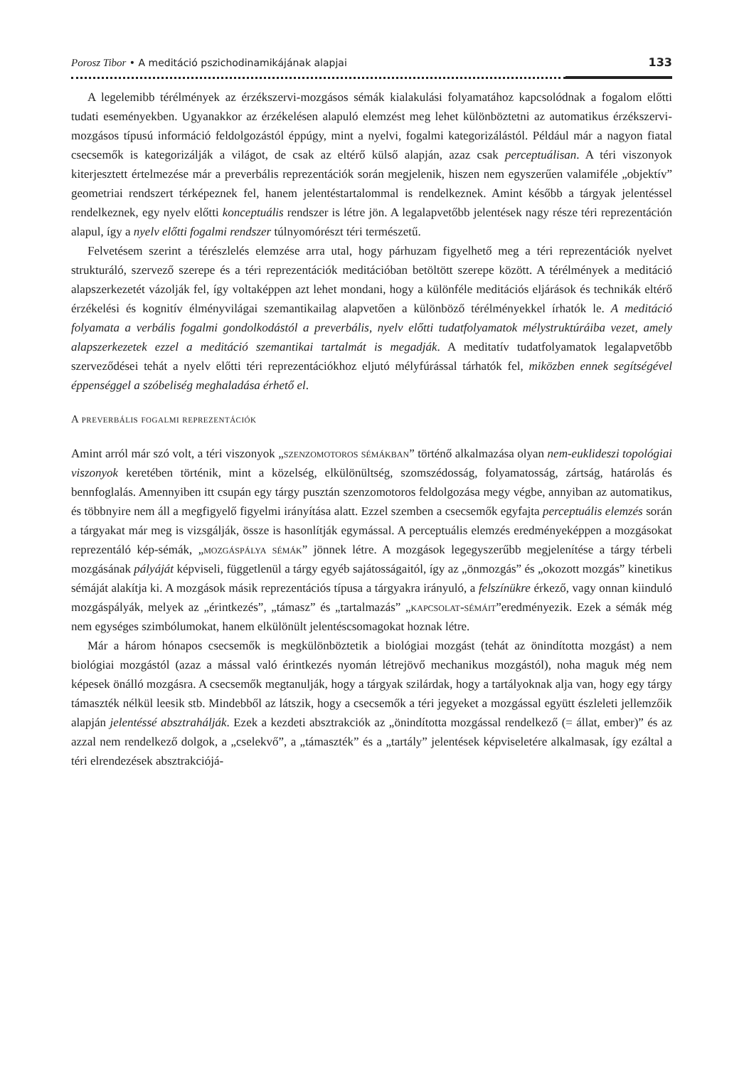Porosz Tibor • A meditáció pszichodinamikájának alapjai 133
A legelemibb térélmények az érzékszervi-mozgásos sémák kialakulási folyamatához kapcsolódnak a fogalom előtti tudati eseményekben. Ugyanakkor az érzékelésen alapuló elemzést meg lehet különböztetni az automatikus érzékszervi-mozgásos típusú információ feldolgozástól éppúgy, mint a nyelvi, fogalmi kategorizálástól. Például már a nagyon fiatal csecsemők is kategorizálják a világot, de csak az eltérő külső alapján, azaz csak perceptuálisan. A téri viszonyok kiterjesztett értelmezése már a preverbális reprezentációk során megjelenik, hiszen nem egyszerűen valamiféle „objektív” geometriai rendszert térképeznek fel, hanem jelentéstartalommal is rendelkeznek. Amint később a tárgyak jelentéssel rendelkeznek, egy nyelv előtti konceptuális rendszer is létre jön. A legalapvetőbb jelentések nagy része téri reprezentáción alapul, így a nyelv előtti fogalmi rendszer túlnyomórészt téri természetű.
Felvetésem szerint a térészlelés elemzése arra utal, hogy párhuzam figyelhető meg a téri reprezentációk nyelvet strukturáló, szervező szerepe és a téri reprezentációk meditációban betöltött szerepe között. A térélmények a meditáció alapszerkezetét vázolják fel, így voltaképpen azt lehet mondani, hogy a különféle meditációs eljárások és technikák eltérő érzékelési és kognitív élményvilágai szemantikailag alapvetően a különböző térélményekkel írhatók le. A meditáció folyamata a verbális fogalmi gondolkodástól a preverbális, nyelv előtti tudatfolyamatok mélystruktúráiba vezet, amely alapszerkezetek ezzel a meditáció szemantikai tartalmát is megadják. A meditatív tudatfolyamatok legalapvetőbb szerveződései tehát a nyelv előtti téri reprezentációkhoz eljutó mélyfúrással tárhatók fel, miközben ennek segítségével éppenséggel a szóbeliség meghaladása érhető el.
A preverbális fogalmi reprezentációk
Amint arról már szó volt, a téri viszonyok „szenzomotoros sémákban” történő alkalmazása olyan nem-euklideszi topológiai viszonyok keretében történik, mint a közelség, elkülönültség, szomszédosság, folyamatosság, zártság, határolás és bennfoglalás. Amennyiben itt csupán egy tárgy pusztán szenzomotoros feldolgozása megy végbe, annyiban az automatikus, és többnyire nem áll a megfigyelő figyelmi irányítása alatt. Ezzel szemben a csecsemők egyfajta perceptuális elemzés során a tárgyakat már meg is vizsgálják, össze is hasonlítják egymással. A perceptuális elemzés eredményeképpen a mozgásokat reprezentáló kép-sémák, „mozgáspálya sémák” jönnek létre. A mozgások legegyszerűbb megjelenítése a tárgy térbeli mozgásának pályáját képviseli, függetlenül a tárgy egyéb sajátosságaitól, így az „önmozgás” és „okozott mozgás” kinetikus sémáját alakítja ki. A mozgások másik reprezentációs típusa a tárgyakra irányuló, a felszínükre érkező, vagy onnan kiinduló mozgáspályák, melyek az „érintkezés”, „támasz” és „tartalmazás” „kapcsolat-sémáit”eredményezik. Ezek a sémák még nem egységes szimbólumokat, hanem elkülönült jelentéscsomagokat hoznak létre.
Már a három hónapos csecsemők is megkülönböztetik a biológiai mozgást (tehát az önindította mozgást) a nem biológiai mozgástól (azaz a mással való érintkezés nyomán létrejövő mechanikus mozgástól), noha maguk még nem képesek önálló mozgásra. A csecsemők megtanulják, hogy a tárgyak szilárdak, hogy a tartályoknak alja van, hogy egy tárgy támaszték nélkül leesik stb. Mindebből az látszik, hogy a csecsemők a téri jegyeket a mozgással együtt észleleti jellemzőik alapján jelentéssé absztrahálják. Ezek a kezdeti absztrakciók az „önindította mozgással rendelkező (= állat, ember)” és az azzal nem rendelkező dolgok, a „cselekvő”, a „támaszték” és a „tartály” jelentések képviseletére alkalmasak, így ezáltal a téri elrendezések absztrakciójá-